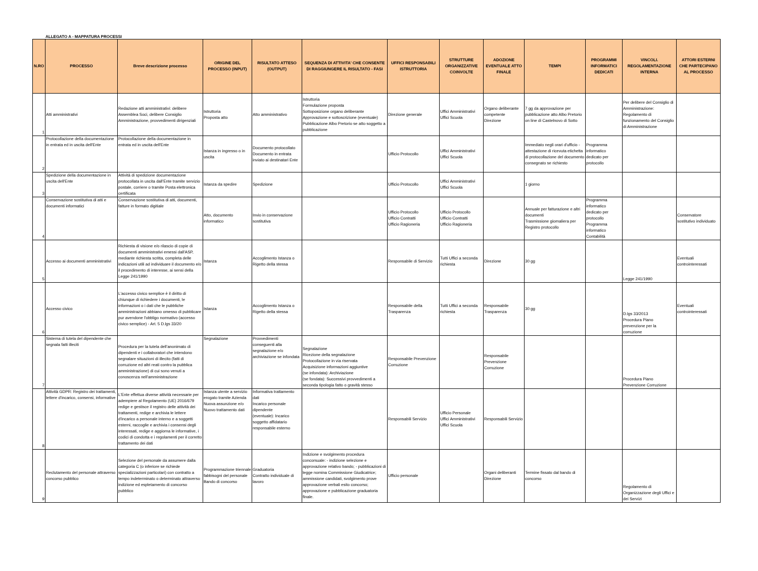ALLEGATO A - MAPPATURA PROCESSI
| N.RO | PROCESSO | Breve descrizione processo | ORIGINE DEL PROCESSO (INPUT) | RISULTATO ATTESO (OUTPUT) | SEQUENZA DI ATTIVITA' CHE CONSENTE DI RAGGIUNGERE IL RISULTATO - FASI | UFFICI RESPONSABILI ISTRUTTORIA | STRUTTURE ORGANIZZATIVE COINVOLTE | ADOZIONE EVENTUALE ATTO FINALE | TEMPI | PROGRAMMI INFORMATICI DEDICATI | VINCOLI. REGOLAMENTAZIONE INTERNA | ATTORI ESTERNI CHE PARTECIPANO AL PROCESSO |
| --- | --- | --- | --- | --- | --- | --- | --- | --- | --- | --- | --- | --- |
| 1 | Atti amministrativi | Redazione atti amministrativi: delibere Assemblea Soci, delibere Consiglio Amministrazione, provvedimenti dirigenziali | Istruttoria Proposta atto | Atto amministrativo | Istruttoria Formulazione proposta Sottoposizione organo deliberante Approvazione e sottoscrizione (eventuale) Pubblicazione Albo Pretorio se atto soggetto a pubblicazione | Direzione generale | Uffici Amministrativi Uffici Scuola | Organo deliberante competente Direzione | 7 gg da approvazione per pubblicazione atto Albo Pretorio on line di Castelnovo di Sotto | | Per delibere del Consiglio di Amministrazione: Regolamento di funzionamento del Consiglio di Amministrazione | |
| 2 | Protocollazione della documentazione in entrata ed in uscita dell'Ente | Protocollazione della documentazione in entrata ed in uscita dell'Ente | Istanza in ingresso o in uscita | Documento protocollato Documento in entrata inviato ai destinatari Ente | | Ufficio Protocollo | Uffici Amministrativi Uffici Scuola | | Immediato negli orari d'ufficio - attestazione di ricevuta etichetta di protocollazione del documento consegnato se richiesto | Programma informatico dedicato per protocollo | | |
| 3 | Spedizione della documentazione in uscita dell'Ente | Attività di spedizione documentazione protocollata in uscita dall'Ente tramite servizio postale, corriere o tramite Posta elettronica certificata | Istanza da spedire | Spedizione | | Ufficio Protocollo | Uffici Amministrativi Uffici Scuola | | 1 giorno | | | |
| 4 | Conservazione sostitutiva di atti e documenti informatici | Conservazione sostitutiva di atti, documenti, fatture in formato digitiale | Atto, documento informatico | Invio in conservazione sostitutiva | | Ufficio Protocollo Ufficio Contratti Ufficio Ragioneria | Ufficio Protocollo Ufficio Contratti Ufficio Ragioneria | | Annuale per fatturazione e altri documenti Trasmissione giornaliera per Registro protocollo | Programma informatico dedicato per protocollo Programma informatico Contabilità | | Conservatore sostitutivo individuato |
| 5 | Accesso ai documenti amministrativi | Richiesta di visione e/o rilascio di copie di documenti amministrativi emessi dall'ASP, mediante richiesta scritta, completa delle indicazioni utili ad individuare il documento e/o il procedimento di interesse, ai sensi della Legge 241/1990 | Istanza | Accoglimento Istanza o Rigetto della stessa | | Responsabile di Servizio | Tutti Uffici a seconda richiesta | Direzione | 30 gg | | Legge 241/1990 | Eventuali controinteressati |
| 6 | Accesso civico | L'accesso civico semplice è il diritto di chiunque di richiedere i documenti, le informazioni o i dati che le pubbliche amministrazioni abbiano omesso di pubblicare pur avendone l'obbligo normativo (accesso civico semplice) - Art. 5 D.lgs 33/20 | Istanza | Accoglimento Istanza o Rigetto della stessa | | Responsabile della Trasparenza | Tutti Uffici a seconda richiesta | Responsabile Trasparenza | 30 gg | | D.lgs 33/2013 Procedura Piano prevenzione per la corruzione | Eventuali controinteressati |
| 7 | Sistema di tutela del dipendente che segnala fatti illeciti | Procedura per la tutela dell'anonimato di dipendenti e i collaboratori che intendono segnalare situazioni di illecito (fatti di corruzione ed altri reati contro la pubblica amministrazione) di cui sono venuti a conoscenza nell'amministrazione | Segnalazione | Provvedimenti conseguenti alla segnalazione e/o archiviazione se infondata | Segnalazione Ricezione della segnalazione Protocollazione in via riservata Acquisizione informazioni aggiuntive (se infondata): Archiviazione (se fondata): Successivi provvedimenti a seconda tipologia fatto o gravità stesso | Responsabile Prevenzione Corruzione | | Responsabile Prevenzione Corruzione | | | Procedura Piano Prevenzione Corruzione | |
| 8 | Attività GDPR: Registro dei trattamenti, lettere d'incarico, consensi, informative | L'Ente effettua diverse attività necessarie per adempiere al Regolamento (UE) 2016/679 redige e gestisce il registro delle attività dei trattamenti, redige e archivia le lettere d'incarico a personale interno e a soggetti esterni, raccoglie e archivia i consensi degli interessati, redige e aggiorna le informative, i codici di condotta e i regolamenti per il corretto trattamento dei dati | Istanza utente a servizio erogato tramite Azienda Nuova assunzione e/o Nuovo trattamento dati | Informativa trattamento dati Incarico personale dipendente (eventuale): Incarico soggetto affidatario responsabile esterno | | Responsabili Servizio | Ufficio Personale Uffici Amministrativi Uffici Scuola | Responsabili Servizio | | | | |
| 9 | Reclutamento del personale attraverso concorso pubblico | Selezione del personale da assumere dalla categoria C (o inferiore se richiede specializzazioni particolari) con contratto a tempo indeterminato o determinato attraverso indizione ed espletamento di concorso pubblico | Programmazione triennale fabbisogni del personale Bando di concorso | Graduatoria Contratto individuale di lavoro | Indizione e svolgimento procedura concorsuale: - indizione selezione e approvazione relativo bando; - pubblicazioni di legge nomina Commissione Giudicatrice; ammissione candidati, svolgimento prove approvazione verbali esito concorso; approvazione e pubblicazione graduatoria finale. | Ufficio personale | | Organi deliberanti Direzione | Termine fissato dal bando di concorso | | Regolamento di Organizzazione degli Uffici e dei Servizi | |